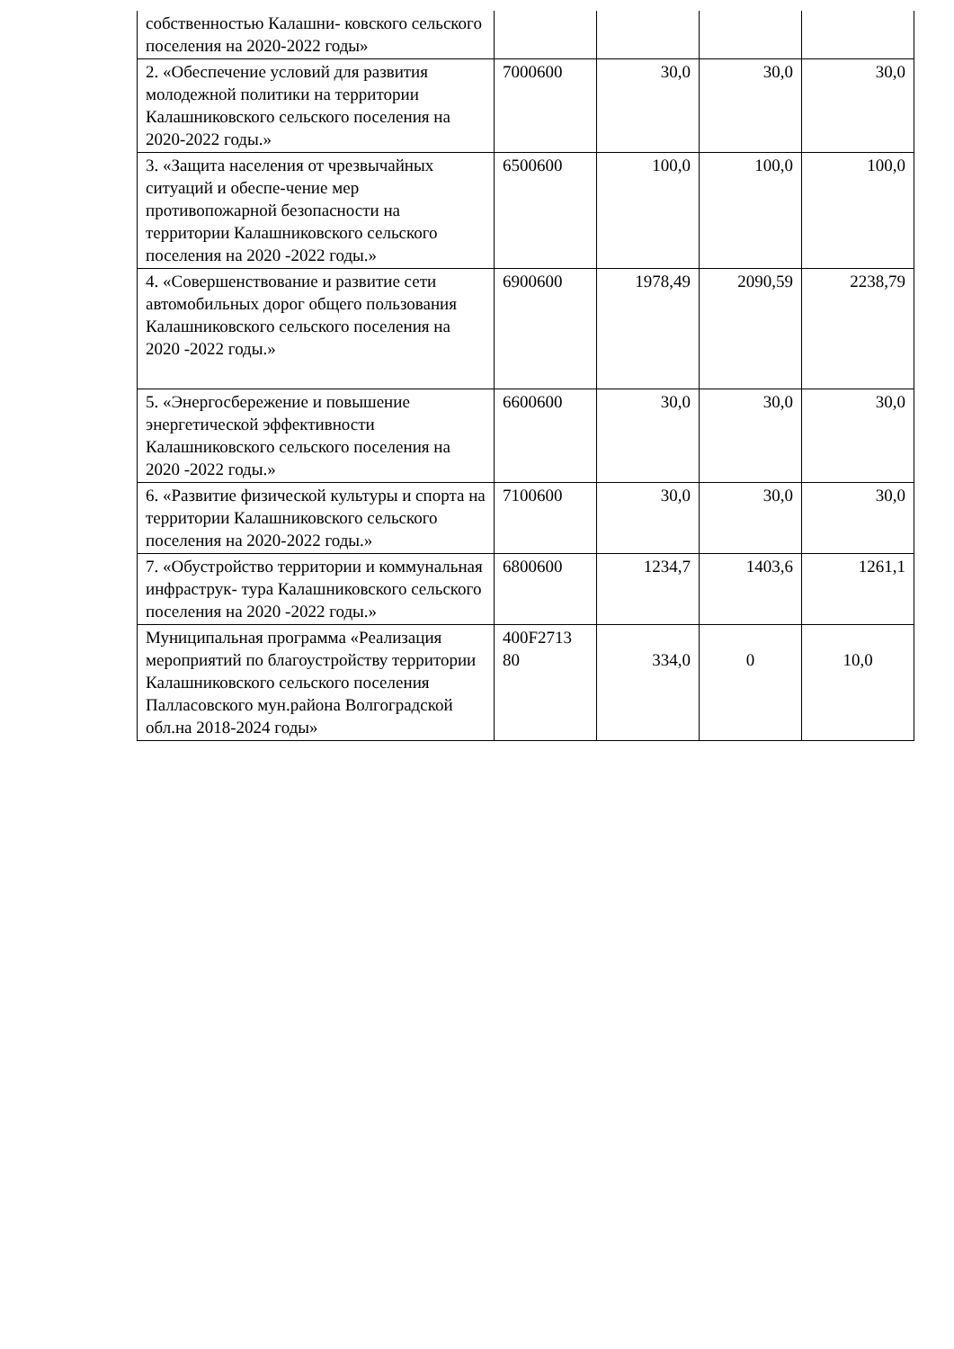| собственностью Калашни- ковского сельского поселения на 2020-2022 годы» | | | | |
| 2. «Обеспечение условий для развития молодежной политики на территории Калашниковского сельского поселения на 2020-2022 годы.» | 7000600 | 30,0 | 30,0 | 30,0 |
| 3. «Защита населения от чрезвычайных ситуаций и обеспе-чение мер противопожарной безопасности на территории Калашниковского сельского поселения на 2020 -2022 годы.» | 6500600 | 100,0 | 100,0 | 100,0 |
| 4. «Совершенствование и развитие сети автомобильных дорог общего пользования Калашниковского сельского поселения на 2020 -2022 годы.» | 6900600 | 1978,49 | 2090,59 | 2238,79 |
| 5. «Энергосбережение и повышение энергетической эффективности Калашниковского сельского поселения на 2020 -2022 годы.» | 6600600 | 30,0 | 30,0 | 30,0 |
| 6. «Развитие физической культуры и спорта на территории Калашниковского сельского поселения на 2020-2022 годы.» | 7100600 | 30,0 | 30,0 | 30,0 |
| 7. «Обустройство территории и коммунальная инфраструк- тура Калашниковского сельского поселения на 2020 -2022 годы.» | 6800600 | 1234,7 | 1403,6 | 1261,1 |
| Муниципальная программа «Реализация мероприятий по благоустройству территории Калашниковского сельского поселения Палласовского мун.района Волгоградской обл.на 2018-2024 годы» | 400F2713 80 | 334,0 | 0 | 10,0 |